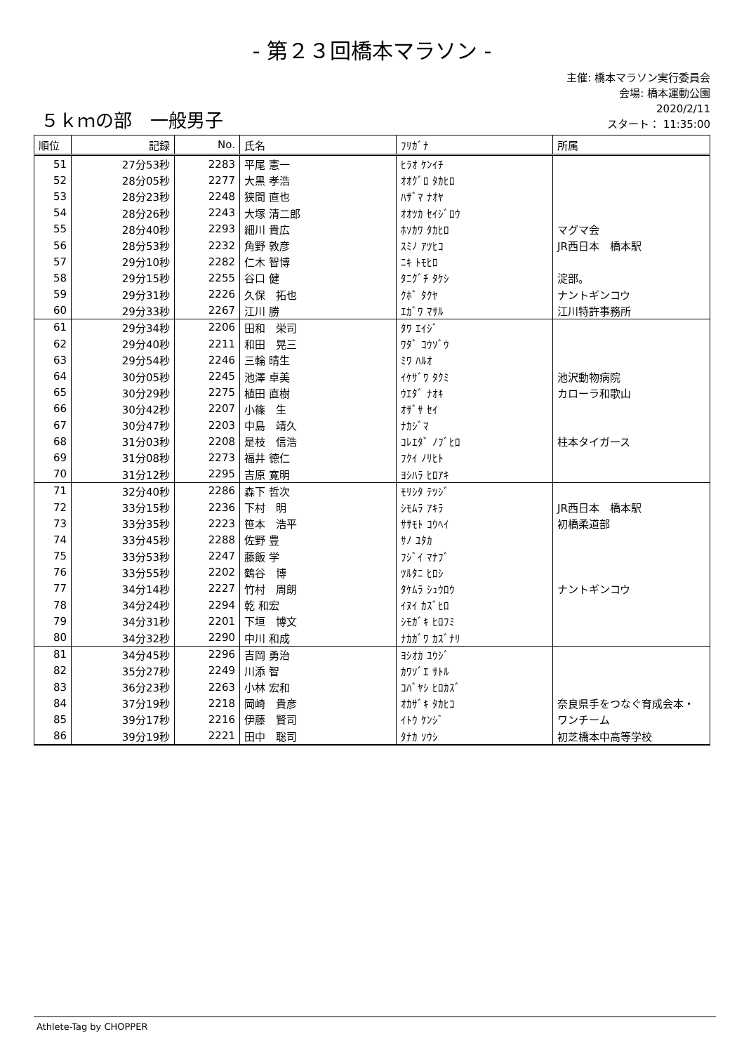- 第２３回橋本マラソン -
５ｋｍの部　一般男子
主催: 橋本マラソン実行委員会
会場: 橋本運動公園
2020/2/11
スタート： 11:35:00
| 順位 | 記録 | No. | 氏名 | ﾌﾘｶﾞﾅ | 所属 |
| --- | --- | --- | --- | --- | --- |
| 51 | 27分53秒 | 2283 | 平尾 憲一 | ﾋﾗｵ ｹﾝｲﾁ | |
| 52 | 28分05秒 | 2277 | 大黒 孝浩 | ｵｵｸﾞﾛ ﾀｶﾋﾛ | |
| 53 | 28分23秒 | 2248 | 狭間 直也 | ﾊｻﾞﾏ ﾅｵﾔ | |
| 54 | 28分26秒 | 2243 | 大塚 清二郎 | ｵｵﾂｶ ｾｲｼﾞﾛｳ | |
| 55 | 28分40秒 | 2293 | 細川 貴広 | ﾎｿｶﾜ ﾀｶﾋﾛ | マグマ会 |
| 56 | 28分53秒 | 2232 | 角野 敦彦 | ｽﾐﾉ ｱﾂﾋｺ | JR西日本 橋本駅 |
| 57 | 29分10秒 | 2282 | 仁木 智博 | ﾆｷ ﾄﾓﾋﾛ | |
| 58 | 29分15秒 | 2255 | 谷口 健 | ﾀﾆｸﾞﾁ ﾀｹｼ | 淀部。 |
| 59 | 29分31秒 | 2226 | 久保 拓也 | ｸﾎﾞ ﾀｸﾔ | ナントギンコウ |
| 60 | 29分33秒 | 2267 | 江川 勝 | ｴｶﾞﾜ ﾏｻﾙ | 江川特許事務所 |
| 61 | 29分34秒 | 2206 | 田和 栄司 | ﾀﾜ ｴｲｼﾞ | |
| 62 | 29分40秒 | 2211 | 和田 晃三 | ﾜﾀﾞ ｺｳｿﾞｳ | |
| 63 | 29分54秒 | 2246 | 三輪 晴生 | ﾐﾜ ﾊﾙｵ | |
| 64 | 30分05秒 | 2245 | 池澤 卓美 | ｲｹｻﾞﾜ ﾀｸﾐ | 池沢動物病院 |
| 65 | 30分29秒 | 2275 | 植田 直樹 | ｳｴﾀﾞ ﾅｵｷ | カローラ和歌山 |
| 66 | 30分42秒 | 2207 | 小篠 生 | ｵｻﾞｻ ｾｲ | |
| 67 | 30分47秒 | 2203 | 中島 靖久 | ﾅｶｼﾞﾏ | |
| 68 | 31分03秒 | 2208 | 是枝 信浩 | ｺﾚｴﾀﾞ ﾉﾌﾞﾋﾛ | 柱本タイガース |
| 69 | 31分08秒 | 2273 | 福井 徳仁 | ﾌｸｲ ﾉﾘﾋﾄ | |
| 70 | 31分12秒 | 2295 | 吉原 寛明 | ﾖｼﾊﾗ ﾋﾛｱｷ | |
| 71 | 32分40秒 | 2286 | 森下 哲次 | ﾓﾘｼﾀ ﾃﾂｼﾞ | |
| 72 | 33分15秒 | 2236 | 下村 明 | ｼﾓﾑﾗ ｱｷﾗ | JR西日本 橋本駅 |
| 73 | 33分35秒 | 2223 | 笹本 浩平 | ｻｻﾓﾄ ｺｳﾍｲ | 初橋柔道部 |
| 74 | 33分45秒 | 2288 | 佐野 豊 | ｻﾉ ﾕﾀｶ | |
| 75 | 33分53秒 | 2247 | 藤飯 学 | ﾌｼﾞｲ ﾏﾅﾌﾞ | |
| 76 | 33分55秒 | 2202 | 鶴谷 博 | ﾂﾙﾀﾆ ﾋﾛｼ | |
| 77 | 34分14秒 | 2227 | 竹村 周朗 | ﾀｹﾑﾗ ｼｭｳﾛｳ | ナントギンコウ |
| 78 | 34分24秒 | 2294 | 乾 和宏 | ｲﾇｲ ｶｽﾞﾋﾛ | |
| 79 | 34分31秒 | 2201 | 下垣 博文 | ｼﾓｶﾞｷ ﾋﾛﾌﾐ | |
| 80 | 34分32秒 | 2290 | 中川 和成 | ﾅｶｶﾞﾜ ｶｽﾞﾅﾘ | |
| 81 | 34分45秒 | 2296 | 吉岡 勇治 | ﾖｼｵｶ ﾕｳｼﾞ | |
| 82 | 35分27秒 | 2249 | 川添 智 | ｶﾜｿﾞｴ ｻﾄﾙ | |
| 83 | 36分23秒 | 2263 | 小林 宏和 | ｺﾊﾞﾔｼ ﾋﾛｶｽﾞ | |
| 84 | 37分19秒 | 2218 | 岡崎 貴彦 | ｵｶｻﾞｷ ﾀｶﾋｺ | 奈良県手をつなぐ育成会本・ |
| 85 | 39分17秒 | 2216 | 伊藤 賢司 | ｲﾄｳ ｹﾝｼﾞ | ワンチーム |
| 86 | 39分19秒 | 2221 | 田中 聡司 | ﾀﾅｶ ｿｳｼ | 初芝橋本中高等学校 |
Athlete-Tag by CHOPPER